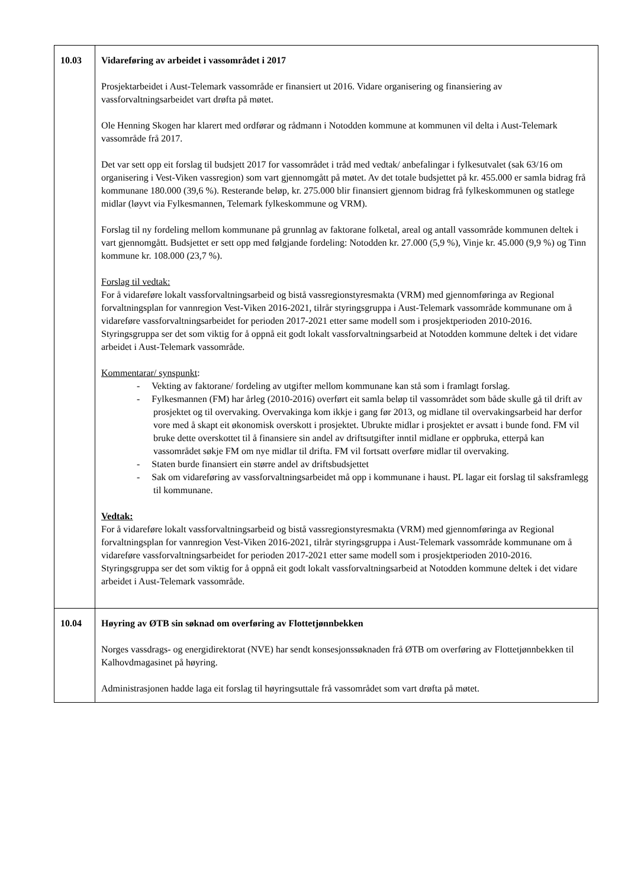| 10.03 | Vidareføring av arbeidet i vassområdet i 2017 Prosjektarbeidet i Aust-Telemark vassområde er finansiert ut 2016. Vidare organisering og finansiering av vassforvaltningsarbeidet vart drøfta på møtet. Ole Henning Skogen har klarert med ordførar og rådmann i Notodden kommune at kommunen vil delta i Aust-Telemark vassområde frå 2017. Det var sett opp eit forslag til budsjett 2017 for vassområdet i tråd med vedtak/ anbefalingar i fylkesutvalet (sak 63/16 om organisering i Vest-Viken vassregion) som vart gjennomgått på møtet. Av det totale budsjettet på kr. 455.000 er samla bidrag frå kommunane 180.000 (39,6 %). Resterande beløp, kr. 275.000 blir finansiert gjennom bidrag frå fylkeskommunen og statlege midlar (løyvt via Fylkesmannen, Telemark fylkeskommune og VRM). Forslag til ny fordeling mellom kommunane på grunnlag av faktorane folketal, areal og antall vassområde kommunen deltek i vart gjennomgått. Budsjettet er sett opp med følgjande fordeling: Notodden kr. 27.000 (5,9 %), Vinje kr. 45.000 (9,9 %) og Tinn kommune kr. 108.000 (23,7 %). Forslag til vedtak: For å vidareføre lokalt vassforvaltningsarbeid og bistå vassregionstyresmakta (VRM) med gjennomføringa av Regional forvaltningsplan for vannregion Vest-Viken 2016-2021, tilrår styringsgruppa i Aust-Telemark vassområde kommunane om å vidareføre vassforvaltningsarbeidet for perioden 2017-2021 etter same modell som i prosjektperioden 2010-2016. Styringsgruppa ser det som viktig for å oppnå eit godt lokalt vassforvaltningsarbeid at Notodden kommune deltek i det vidare arbeidet i Aust-Telemark vassområde. Kommentarar/ synspunkt : - Vekting av faktorane/ fordeling av utgifter mellom kommunane kan stå som i framlagt forslag. - Fylkesmannen (FM) har årleg (2010-2016) overført eit samla beløp til vassområdet som både skulle gå til drift av prosjektet og til overvaking. Overvakinga kom ikkje i gang før 2013, og midlane til overvakingsarbeid har derfor vore med å skapt eit økonomisk overskott i prosjektet. Ubrukte midlar i prosjektet er avsatt i bunde fond. FM vil bruke dette overskottet til å finansiere sin andel av driftsutgifter inntil midlane er oppbruka, etterpå kan vassområdet søkje FM om nye midlar til drifta. FM vil fortsatt overføre midlar til overvaking. - Staten burde finansiert ein større andel av driftsbudsjettet - Sak om vidareføring av vassforvaltningsarbeidet må opp i kommunane i haust. PL lagar eit forslag til saksframlegg til kommunane. Vedtak: For å vidareføre lokalt vassforvaltningsarbeid og bistå vassregionstyresmakta (VRM) med gjennomføringa av Regional forvaltningsplan for vannregion Vest-Viken 2016-2021, tilrår styringsgruppa i Aust-Telemark vassområde kommunane om å vidareføre vassforvaltningsarbeidet for perioden 2017-2021 etter same modell som i prosjektperioden 2010-2016. Styringsgruppa ser det som viktig for å oppnå eit godt lokalt vassforvaltningsarbeid at Notodden kommune deltek i det vidare arbeidet i Aust-Telemark vassområde. |
| 10.04 | Høyring av ØTB sin søknad om overføring av Flottetjønnbekken Norges vassdrags- og energidirektorat (NVE) har sendt konsesjonssøknaden frå ØTB om overføring av Flottetjønnbekken til Kalhovdmagasinet på høyring. Administrasjonen hadde laga eit forslag til høyringsuttale frå vassområdet som vart drøfta på møtet. |